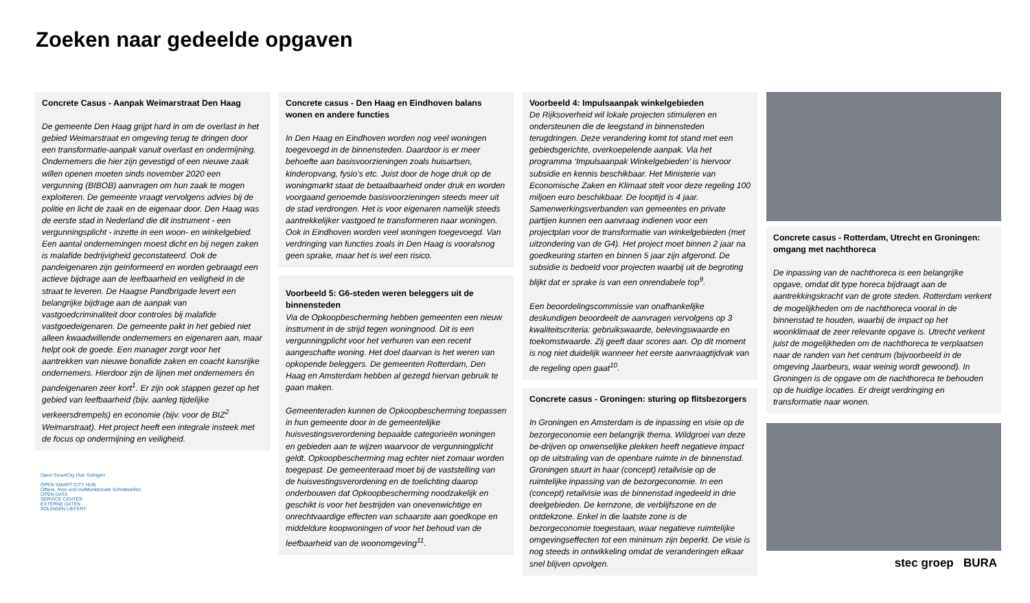Zoeken naar gedeelde opgaven
Concrete Casus - Aanpak Weimarstraat Den Haag
De gemeente Den Haag grijpt hard in om de overlast in het gebied Weimarstraat en omgeving terug te dringen door een transformatie-aanpak vanuit overlast en ondermijning. Ondernemers die hier zijn gevestigd of een nieuwe zaak willen openen moeten sinds november 2020 een vergunning (BIBOB) aanvragen om hun zaak te mogen exploiteren. De gemeente vraagt vervolgens advies bij de politie en licht de zaak en de eigenaar door. Den Haag was de eerste stad in Nederland die dit instrument - een vergunningsplicht - inzette in een woon- en winkelgebied. Een aantal ondernemingen moest dicht en bij negen zaken is malafide bedrijvigheid geconstateerd. Ook de pandeigenaren zijn geinformeerd en worden gebraagd een actieve bijdrage aan de leefbaarheid en veiligheid in de straat te leveren. De Haagse Pandbrigade levert een belangrijke bijdrage aan de aanpak van vastgoedcriminaliteit door controles bij malafide vastgoedeigenaren. De gemeente pakt in het gebied niet alleen kwaadwillende ondernemers en eigenaren aan, maar helpt ook de goede. Een manager zorgt voor het aantrekken van nieuwe bonafide zaken en coacht kansrijke ondernemers. Hierdoor zijn de lijnen met ondernemers én pandeigenaren zeer kort<sup>1</sup>. Er zijn ook stappen gezet op het gebied van leefbaarheid (bijv. aanleg tijdelijke verkeersdrempels) en economie (bijv. voor de BIZ<sup>2</sup> Weimarstraat). Het project heeft een integrale insteek met de focus op ondermijning en veiligheid.
Open SmartCity Hub Solingen
OPEN SMART CITY HUB
Offene, freie und multifunktionale Schnittstellen.
OPEN DATA
SERVICE CENTER
EXTERNE DATEN
SOLINGEN LIEFERT
Concrete casus - Den Haag en Eindhoven balans wonen en andere functies
In Den Haag en Eindhoven worden nog veel woningen toegevoegd in de binnensteden. Daardoor is er meer behoefte aan basisvoorzieningen zoals huisartsen, kinderopvang, fysio’s etc. Juist door de hoge druk op de woningmarkt staat de betaalbaarheid onder druk en worden voorgaand genoemde basisvoorzieningen steeds meer uit de stad verdrongen. Het is voor eigenaren namelijk steeds aantrekkelijker vastgoed te transformeren naar woningen. Ook in Eindhoven worden veel woningen toegevoegd. Van verdringing van functies zoals in Den Haag is vooralsnog geen sprake, maar het is wel een risico.
Voorbeeld 5: G6-steden weren beleggers uit de binnensteden
Via de Opkoopbescherming hebben gemeenten een nieuw instrument in de strijd tegen woningnood. Dit is een vergunningplicht voor het verhuren van een recent aangeschafte woning. Het doel daarvan is het weren van opkopende beleggers. De gemeenten Rotterdam, Den Haag en Amsterdam hebben al gezegd hiervan gebruik te gaan maken.
Gemeenteraden kunnen de Opkoopbescherming toepassen in hun gemeente door in de gemeentelijke huisvestingsverordening bepaalde categorieën woningen en gebieden aan te wijzen waarvoor de vergunningplicht geldt. Opkoopbescherming mag echter niet zomaar worden toegepast. De gemeenteraad moet bij de vaststelling van de huisvestingsverordening en de toelichting daarop onderbouwen dat Opkoopbescherming noodzakelijk en geschikt is voor het bestrijden van onevenwichtige en onrechtvaardige effecten van schaarste aan goedkope en middeldure koopwoningen of voor het behoud van de leefbaarheid van de woonomgeving<sup>11</sup>.
Voorbeeld 4: Impulsaanpak winkelgebieden
De Rijksoverheid wil lokale projecten stimuleren en ondersteunen die de leegstand in binnensteden terugdringen. Deze verandering komt tot stand met een gebiedsgerichte, overkoepelende aanpak. Via het programma ‘Impulsaanpak Winkelgebieden’ is hiervoor subsidie en kennis beschikbaar. Het Ministerie van Economische Zaken en Klimaat stelt voor deze regeling 100 miljoen euro beschikbaar. De looptijd is 4 jaar. Samenwerkingsverbanden van gemeentes en private partijen kunnen een aanvraag indienen voor een projectplan voor de transformatie van winkelgebieden (met uitzondering van de G4). Het project moet binnen 2 jaar na goedkeuring starten en binnen 5 jaar zijn afgerond. De subsidie is bedoeld voor projecten waarbij uit de begroting blijkt dat er sprake is van een onrendabele top<sup>9</sup>.
Een beoordelingscommissie van onafhankelijke deskundigen beoordeelt de aanvragen vervolgens op 3 kwaliteitscriteria: gebruikswaarde, belevingswaarde en toekomstwaarde. Zij geeft daar scores aan. Op dit moment is nog niet duidelijk wanneer het eerste aanvraagtijdvak van de regeling open gaat<sup>10</sup>.
Concrete casus - Groningen: sturing op flitsbezorgers
In Groningen en Amsterdam is de inpassing en visie op de bezorgeconomie een belangrijk thema. Wildgroei van deze be-drijven op onwenselijke plekken heeft negatieve impact op de uitstraling van de openbare ruimte in de binnenstad. Groningen stuurt in haar (concept) retailvisie op de ruimtelijke inpassing van de bezorgeconomie. In een (concept) retailvisie was de binnenstad ingedeeld in drie deelgebieden. De kernzone, de verblijfszone en de ontdekzone. Enkel in die laatste zone is de bezorgeconomie toegestaan, waar negatieve ruimtelijke omgevingseffecten tot een minimum zijn beperkt. De visie is nog steeds in ontwikkeling omdat de veranderingen elkaar snel blijven opvolgen.
Concrete casus - Rotterdam, Utrecht en Groningen: omgang met nachthoreca
De inpassing van de nachthoreca is een belangrijke opgave, omdat dit type horeca bijdraagt aan de aantrekkingskracht van de grote steden. Rotterdam verkent de mogelijkheden om de nachthoreca vooral in de binnenstad te houden, waarbij de impact op het woonklimaat de zeer relevante opgave is. Utrecht verkent juist de mogelijkheden om de nachthoreca te verplaatsen naar de randen van het centrum (bijvoorbeeld in de omgeving Jaarbeurs, waar weinig wordt gewoond). In Groningen is de opgave om de nachthoreca te behouden op de huidige locaties. Er dreigt verdringing en transformatie naar wonen.
stec groep BURA